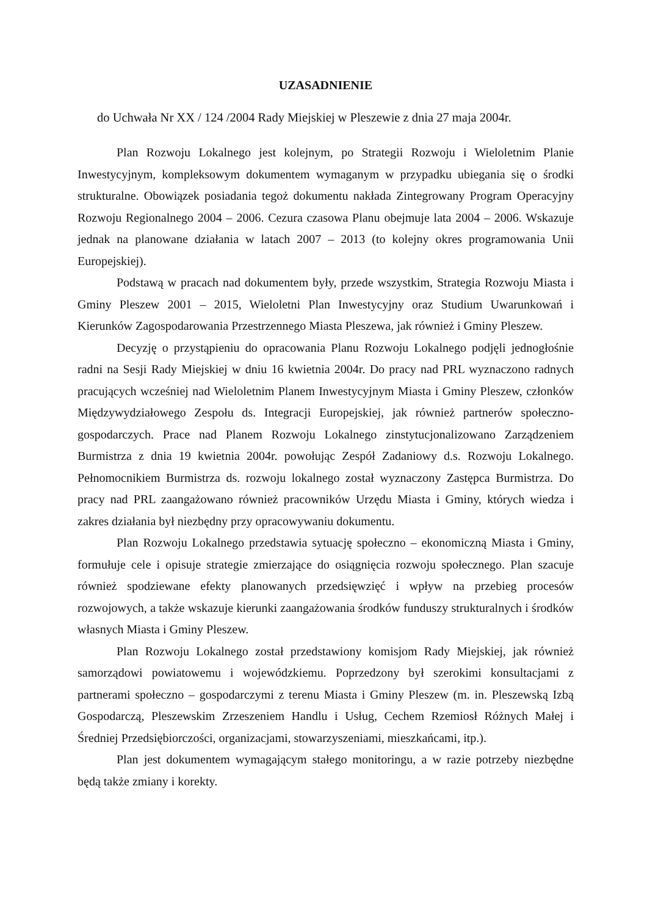UZASADNIENIE
do Uchwała Nr XX / 124 /2004 Rady Miejskiej w Pleszewie z dnia 27 maja 2004r.
Plan Rozwoju Lokalnego jest kolejnym, po Strategii Rozwoju i Wieloletnim Planie Inwestycyjnym, kompleksowym dokumentem wymaganym w przypadku ubiegania się o środki strukturalne. Obowiązek posiadania tegoż dokumentu nakłada Zintegrowany Program Operacyjny Rozwoju Regionalnego 2004 – 2006. Cezura czasowa Planu obejmuje lata 2004 – 2006. Wskazuje jednak na planowane działania w latach 2007 – 2013 (to kolejny okres programowania Unii Europejskiej).
Podstawą w pracach nad dokumentem były, przede wszystkim, Strategia Rozwoju Miasta i Gminy Pleszew 2001 – 2015, Wieloletni Plan Inwestycyjny oraz Studium Uwarunkowań i Kierunków Zagospodarowania Przestrzennego Miasta Pleszewa, jak również i Gminy Pleszew.
Decyzję o przystąpieniu do opracowania Planu Rozwoju Lokalnego podjęli jednogłośnie radni na Sesji Rady Miejskiej w dniu 16 kwietnia 2004r. Do pracy nad PRL wyznaczono radnych pracujących wcześniej nad Wieloletnim Planem Inwestycyjnym Miasta i Gminy Pleszew, członków Międzywydziałowego Zespołu ds. Integracji Europejskiej, jak również partnerów społeczno-gospodarczych. Prace nad Planem Rozwoju Lokalnego zinstytucjonalizowano Zarządzeniem Burmistrza z dnia 19 kwietnia 2004r. powołując Zespół Zadaniowy d.s. Rozwoju Lokalnego. Pełnomocnikiem Burmistrza ds. rozwoju lokalnego został wyznaczony Zastępca Burmistrza. Do pracy nad PRL zaangażowano również pracowników Urzędu Miasta i Gminy, których wiedza i zakres działania był niezbędny przy opracowywaniu dokumentu.
Plan Rozwoju Lokalnego przedstawia sytuację społeczno – ekonomiczną Miasta i Gminy, formułuje cele i opisuje strategie zmierzające do osiągnięcia rozwoju społecznego. Plan szacuje również spodziewane efekty planowanych przedsięwzięć i wpływ na przebieg procesów rozwojowych, a także wskazuje kierunki zaangażowania środków funduszy strukturalnych i środków własnych Miasta i Gminy Pleszew.
Plan Rozwoju Lokalnego został przedstawiony komisjom Rady Miejskiej, jak również samorządowi powiatowemu i wojewódzkiemu. Poprzedzony był szerokimi konsultacjami z partnerami społeczno – gospodarczymi z terenu Miasta i Gminy Pleszew (m. in. Pleszewską Izbą Gospodarczą, Pleszewskim Zrzeszeniem Handlu i Usług, Cechem Rzemiosł Różnych Małej i Średniej Przedsiębiorczości, organizacjami, stowarzyszeniami, mieszkańcami, itp.).
Plan jest dokumentem wymagającym stałego monitoringu, a w razie potrzeby niezbędne będą także zmiany i korekty.